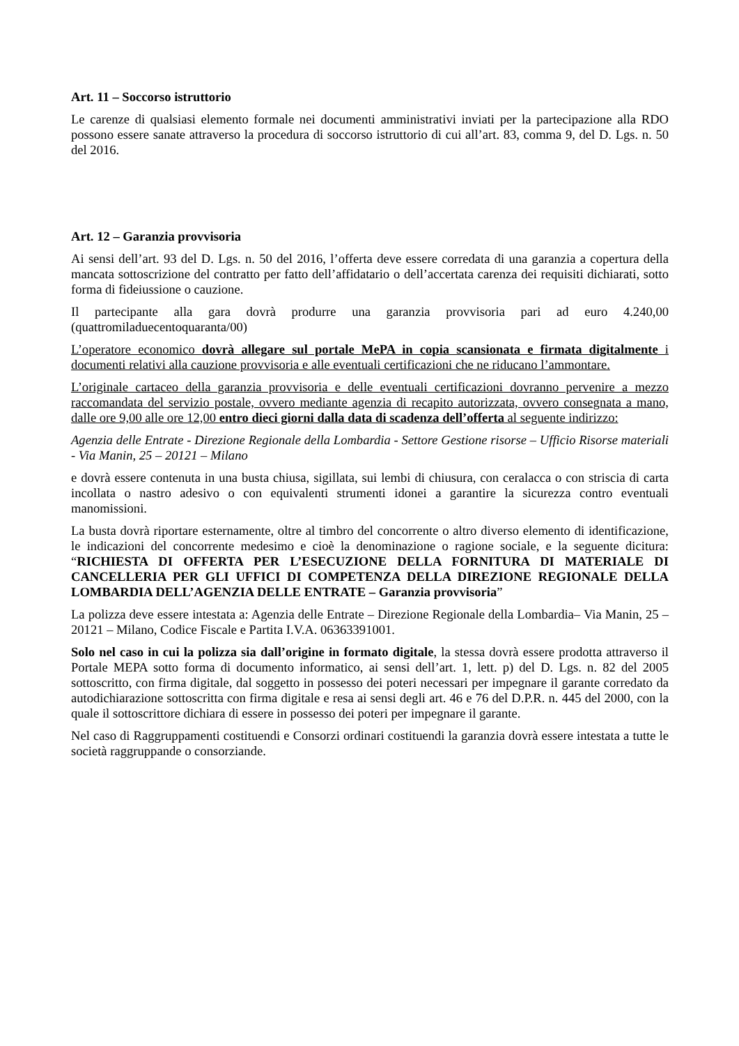Art. 11 – Soccorso istruttorio
Le carenze di qualsiasi elemento formale nei documenti amministrativi inviati per la partecipazione alla RDO possono essere sanate attraverso la procedura di soccorso istruttorio di cui all’art. 83, comma 9, del D. Lgs. n. 50 del 2016.
Art. 12 – Garanzia provvisoria
Ai sensi dell’art. 93 del D. Lgs. n. 50 del 2016, l’offerta deve essere corredata di una garanzia a copertura della mancata sottoscrizione del contratto per fatto dell’affidatario o dell’accertata carenza dei requisiti dichiarati, sotto forma di fideiussione o cauzione.
Il partecipante alla gara dovrà produrre una garanzia provvisoria pari ad euro 4.240,00 (quattromiladuecentoquaranta/00)
L’operatore economico dovrà allegare sul portale MePA in copia scansionata e firmata digitalmente i documenti relativi alla cauzione provvisoria e alle eventuali certificazioni che ne riducano l’ammontare.
L’originale cartaceo della garanzia provvisoria e delle eventuali certificazioni dovranno pervenire a mezzo raccomandata del servizio postale, ovvero mediante agenzia di recapito autorizzata, ovvero consegnata a mano, dalle ore 9,00 alle ore 12,00 entro dieci giorni dalla data di scadenza dell’offerta al seguente indirizzo:
Agenzia delle Entrate - Direzione Regionale della Lombardia - Settore Gestione risorse – Ufficio Risorse materiali - Via Manin, 25 – 20121 – Milano
e dovrà essere contenuta in una busta chiusa, sigillata, sui lembi di chiusura, con ceralacca o con striscia di carta incollata o nastro adesivo o con equivalenti strumenti idonei a garantire la sicurezza contro eventuali manomissioni.
La busta dovrà riportare esternamente, oltre al timbro del concorrente o altro diverso elemento di identificazione, le indicazioni del concorrente medesimo e cioè la denominazione o ragione sociale, e la seguente dicitura: “RICHIESTA DI OFFERTA PER L’ESECUZIONE DELLA FORNITURA DI MATERIALE DI CANCELLERIA PER GLI UFFICI DI COMPETENZA DELLA DIREZIONE REGIONALE DELLA LOMBARDIA DELL’AGENZIA DELLE ENTRATE – Garanzia provvisoria”
La polizza deve essere intestata a: Agenzia delle Entrate – Direzione Regionale della Lombardia– Via Manin, 25 – 20121 – Milano, Codice Fiscale e Partita I.V.A. 06363391001.
Solo nel caso in cui la polizza sia dall’origine in formato digitale, la stessa dovrà essere prodotta attraverso il Portale MEPA sotto forma di documento informatico, ai sensi dell’art. 1, lett. p) del D. Lgs. n. 82 del 2005 sottoscritto, con firma digitale, dal soggetto in possesso dei poteri necessari per impegnare il garante corredato da autodichiarazione sottoscritta con firma digitale e resa ai sensi degli art. 46 e 76 del D.P.R. n. 445 del 2000, con la quale il sottoscrittore dichiara di essere in possesso dei poteri per impegnare il garante.
Nel caso di Raggruppamenti costituendi e Consorzi ordinari costituendi la garanzia dovrà essere intestata a tutte le società raggruppande o consorziande.